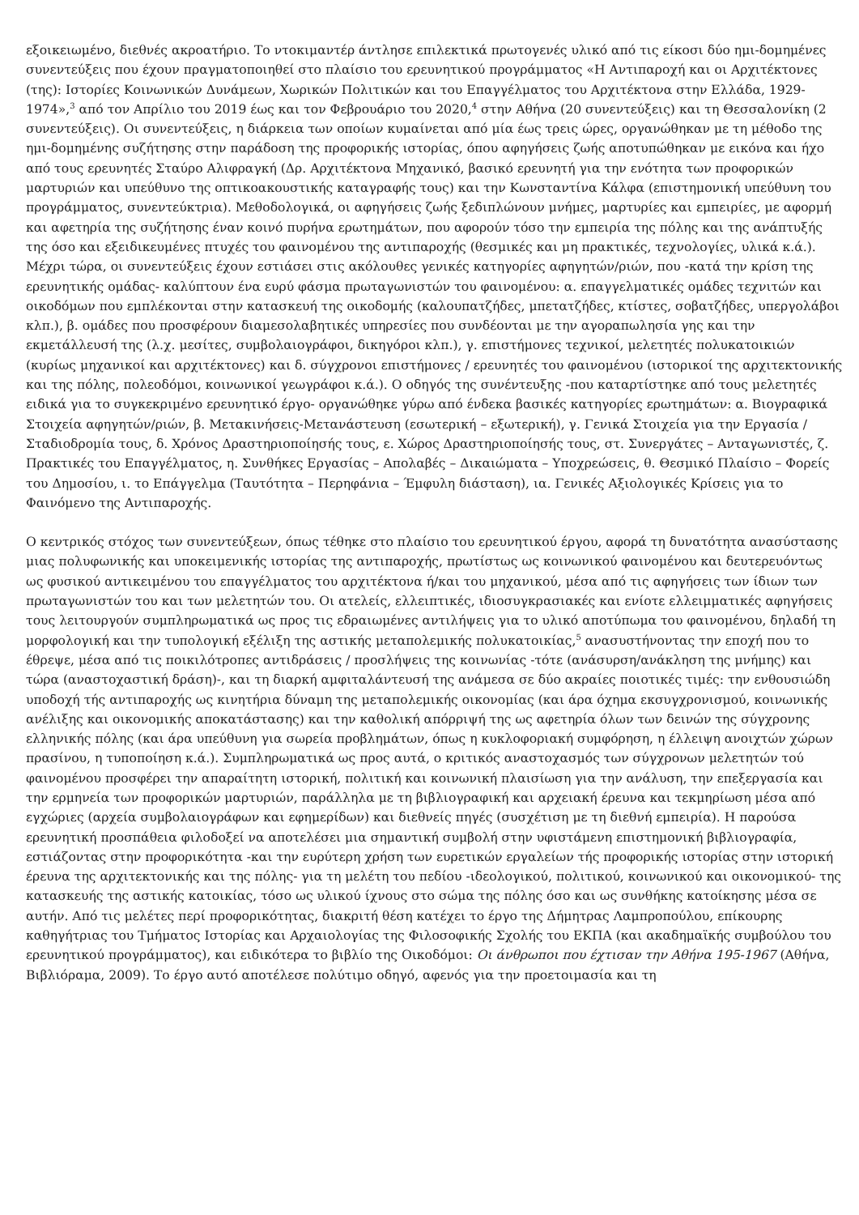εξοικειωμένο, διεθνές ακροατήριο. Το ντοκιμαντέρ άντλησε επιλεκτικά πρωτογενές υλικό από τις είκοσι δύο ημι-δομημένες συνεντεύξεις που έχουν πραγματοποιηθεί στο πλαίσιο του ερευνητικού προγράμματος «Η Αντιπαροχή και οι Αρχιτέκτονες (της): Ιστορίες Κοινωνικών Δυνάμεων, Χωρικών Πολιτικών και του Επαγγέλματος του Αρχιτέκτονα στην Ελλάδα, 1929-1974»,<sup>3</sup> από τον Απρίλιο του 2019 έως και τον Φεβρουάριο του 2020,<sup>4</sup> στην Αθήνα (20 συνεντεύξεις) και τη Θεσσαλονίκη (2 συνεντεύξεις). Οι συνεντεύξεις, η διάρκεια των οποίων κυμαίνεται από μία έως τρεις ώρες, οργανώθηκαν με τη μέθοδο της ημι-δομημένης συζήτησης στην παράδοση της προφορικής ιστορίας, όπου αφηγήσεις ζωής αποτυπώθηκαν με εικόνα και ήχο από τους ερευνητές Σταύρο Αλιφραγκή (Δρ. Αρχιτέκτονα Μηχανικό, βασικό ερευνητή για την ενότητα των προφορικών μαρτυριών και υπεύθυνο της οπτικοακουστικής καταγραφής τους) και την Κωνσταντίνα Κάλφα (επιστημονική υπεύθυνη του προγράμματος, συνεντεύκτρια). Μεθοδολογικά, οι αφηγήσεις ζωής ξεδιπλώνουν μνήμες, μαρτυρίες και εμπειρίες, με αφορμή και αφετηρία της συζήτησης έναν κοινό πυρήνα ερωτημάτων, που αφορούν τόσο την εμπειρία της πόλης και της ανάπτυξής της όσο και εξειδικευμένες πτυχές του φαινομένου της αντιπαροχής (θεσμικές και μη πρακτικές, τεχνολογίες, υλικά κ.ά.). Μέχρι τώρα, οι συνεντεύξεις έχουν εστιάσει στις ακόλουθες γενικές κατηγορίες αφηγητών/ριών, που -κατά την κρίση της ερευνητικής ομάδας- καλύπτουν ένα ευρύ φάσμα πρωταγωνιστών του φαινομένου: α. επαγγελματικές ομάδες τεχνιτών και οικοδόμων που εμπλέκονται στην κατασκευή της οικοδομής (καλουπατζήδες, μπετατζήδες, κτίστες, σοβατζήδες, υπεργολάβοι κλπ.), β. ομάδες που προσφέρουν διαμεσολαβητικές υπηρεσίες που συνδέονται με την αγοραπωλησία γης και την εκμετάλλευσή της (λ.χ. μεσίτες, συμβολαιογράφοι, δικηγόροι κλπ.), γ. επιστήμονες τεχνικοί, μελετητές πολυκατοικιών (κυρίως μηχανικοί και αρχιτέκτονες) και δ. σύγχρονοι επιστήμονες / ερευνητές του φαινομένου (ιστορικοί της αρχιτεκτονικής και της πόλης, πολεοδόμοι, κοινωνικοί γεωγράφοι κ.ά.). Ο οδηγός της συνέντευξης -που καταρτίστηκε από τους μελετητές ειδικά για το συγκεκριμένο ερευνητικό έργο- οργανώθηκε γύρω από ένδεκα βασικές κατηγορίες ερωτημάτων: α. Βιογραφικά Στοιχεία αφηγητών/ριών, β. Μετακινήσεις-Μετανάστευση (εσωτερική – εξωτερική), γ. Γενικά Στοιχεία για την Εργασία / Σταδιοδρομία τους, δ. Χρόνος Δραστηριοποίησής τους, ε. Χώρος Δραστηριοποίησής τους, στ. Συνεργάτες – Ανταγωνιστές, ζ. Πρακτικές του Επαγγέλματος, η. Συνθήκες Εργασίας – Απολαβές – Δικαιώματα – Υποχρεώσεις, θ. Θεσμικό Πλαίσιο – Φορείς του Δημοσίου, ι. το Επάγγελμα (Ταυτότητα – Περηφάνια – Έμφυλη διάσταση), ια. Γενικές Αξιολογικές Κρίσεις για το Φαινόμενο της Αντιπαροχής.
Ο κεντρικός στόχος των συνεντεύξεων, όπως τέθηκε στο πλαίσιο του ερευνητικού έργου, αφορά τη δυνατότητα ανασύστασης μιας πολυφωνικής και υποκειμενικής ιστορίας της αντιπαροχής, πρωτίστως ως κοινωνικού φαινομένου και δευτερευόντως ως φυσικού αντικειμένου του επαγγέλματος του αρχιτέκτονα ή/και του μηχανικού, μέσα από τις αφηγήσεις των ίδιων των πρωταγωνιστών του και των μελετητών του. Οι ατελείς, ελλειπτικές, ιδιοσυγκρασιακές και ενίοτε ελλειμματικές αφηγήσεις τους λειτουργούν συμπληρωματικά ως προς τις εδραιωμένες αντιλήψεις για το υλικό αποτύπωμα του φαινομένου, δηλαδή τη μορφολογική και την τυπολογική εξέλιξη της αστικής μεταπολεμικής πολυκατοικίας,<sup>5</sup> ανασυστήνοντας την εποχή που το έθρεψε, μέσα από τις ποικιλότροπες αντιδράσεις / προσλήψεις της κοινωνίας -τότε (ανάσυρση/ανάκληση της μνήμης) και τώρα (αναστοχαστική δράση)-, και τη διαρκή αμφιταλάντευσή της ανάμεσα σε δύο ακραίες ποιοτικές τιμές: την ενθουσιώδη υποδοχή τής αντιπαροχής ως κινητήρια δύναμη της μεταπολεμικής οικονομίας (και άρα όχημα εκσυγχρονισμού, κοινωνικής ανέλιξης και οικονομικής αποκατάστασης) και την καθολική απόρριψή της ως αφετηρία όλων των δεινών της σύγχρονης ελληνικής πόλης (και άρα υπεύθυνη για σωρεία προβλημάτων, όπως η κυκλοφοριακή συμφόρηση, η έλλειψη ανοιχτών χώρων πρασίνου, η τυποποίηση κ.ά.). Συμπληρωματικά ως προς αυτά, ο κριτικός αναστοχασμός των σύγχρονων μελετητών τού φαινομένου προσφέρει την απαραίτητη ιστορική, πολιτική και κοινωνική πλαισίωση για την ανάλυση, την επεξεργασία και την ερμηνεία των προφορικών μαρτυριών, παράλληλα με τη βιβλιογραφική και αρχειακή έρευνα και τεκμηρίωση μέσα από εγχώριες (αρχεία συμβολαιογράφων και εφημερίδων) και διεθνείς πηγές (συσχέτιση με τη διεθνή εμπειρία). Η παρούσα ερευνητική προσπάθεια φιλοδοξεί να αποτελέσει μια σημαντική συμβολή στην υφιστάμενη επιστημονική βιβλιογραφία, εστιάζοντας στην προφορικότητα -και την ευρύτερη χρήση των ευρετικών εργαλείων τής προφορικής ιστορίας στην ιστορική έρευνα της αρχιτεκτονικής και της πόλης- για τη μελέτη του πεδίου -ιδεολογικού, πολιτικού, κοινωνικού και οικονομικού- της κατασκευής της αστικής κατοικίας, τόσο ως υλικού ίχνους στο σώμα της πόλης όσο και ως συνθήκης κατοίκησης μέσα σε αυτήν. Από τις μελέτες περί προφορικότητας, διακριτή θέση κατέχει το έργο της Δήμητρας Λαμπροπούλου, επίκουρης καθηγήτριας του Τμήματος Ιστορίας και Αρχαιολογίας της Φιλοσοφικής Σχολής του ΕΚΠΑ (και ακαδημαϊκής συμβούλου του ερευνητικού προγράμματος), και ειδικότερα το βιβλίο της Οικοδόμοι: Οι άνθρωποι που έχτισαν την Αθήνα 195-1967 (Αθήνα, Βιβλιόραμα, 2009). Το έργο αυτό αποτέλεσε πολύτιμο οδηγό, αφενός για την προετοιμασία και τη